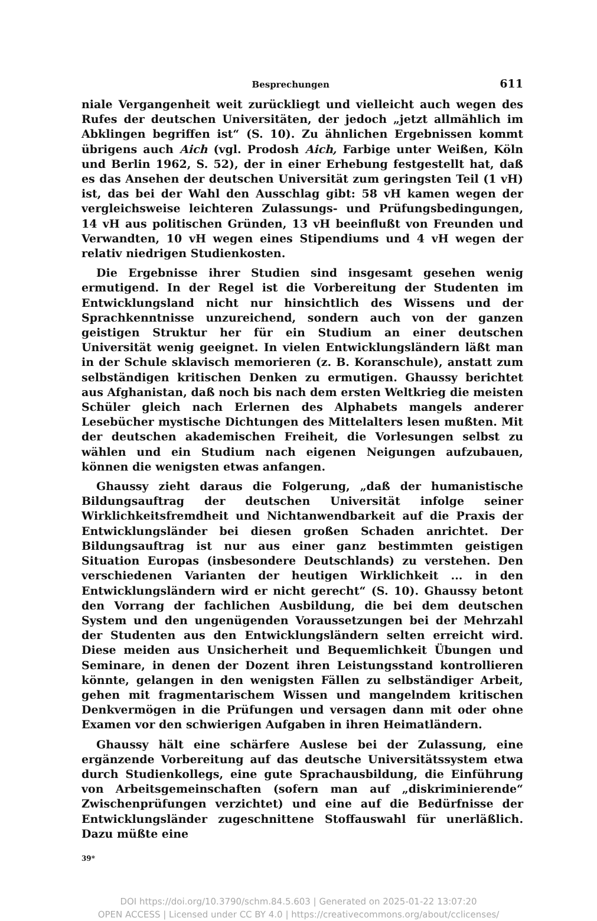Besprechungen 611
niale Vergangenheit weit zurückliegt und vielleicht auch wegen des Rufes der deutschen Universitäten, der jedoch „jetzt allmählich im Abklingen begriffen ist“ (S. 10). Zu ähnlichen Ergebnissen kommt übrigens auch Aich (vgl. Prodosh Aich, Farbige unter Weißen, Köln und Berlin 1962, S. 52), der in einer Erhebung festgestellt hat, daß es das Ansehen der deutschen Universität zum geringsten Teil (1 vH) ist, das bei der Wahl den Ausschlag gibt: 58 vH kamen wegen der vergleichsweise leichteren Zulassungs- und Prüfungsbedingungen, 14 vH aus politischen Gründen, 13 vH beeinflußt von Freunden und Verwandten, 10 vH wegen eines Stipendiums und 4 vH wegen der relativ niedrigen Studienkosten.
Die Ergebnisse ihrer Studien sind insgesamt gesehen wenig ermutigend. In der Regel ist die Vorbereitung der Studenten im Entwicklungsland nicht nur hinsichtlich des Wissens und der Sprachkenntnisse unzureichend, sondern auch von der ganzen geistigen Struktur her für ein Studium an einer deutschen Universität wenig geeignet. In vielen Entwicklungsländern läßt man in der Schule sklavisch memorieren (z. B. Koranschule), anstatt zum selbständigen kritischen Denken zu ermutigen. Ghaussy berichtet aus Afghanistan, daß noch bis nach dem ersten Weltkrieg die meisten Schüler gleich nach Erlernen des Alphabets mangels anderer Lesebücher mystische Dichtungen des Mittelalters lesen mußten. Mit der deutschen akademischen Freiheit, die Vorlesungen selbst zu wählen und ein Studium nach eigenen Neigungen aufzubauen, können die wenigsten etwas anfangen.
Ghaussy zieht daraus die Folgerung, „daß der humanistische Bildungsauftrag der deutschen Universität infolge seiner Wirklichkeitsfremdheit und Nichtanwendbarkeit auf die Praxis der Entwicklungsländer bei diesen großen Schaden anrichtet. Der Bildungsauftrag ist nur aus einer ganz bestimmten geistigen Situation Europas (insbesondere Deutschlands) zu verstehen. Den verschiedenen Varianten der heutigen Wirklichkeit ... in den Entwicklungsländern wird er nicht gerecht“ (S. 10). Ghaussy betont den Vorrang der fachlichen Ausbildung, die bei dem deutschen System und den ungenügenden Voraussetzungen bei der Mehrzahl der Studenten aus den Entwicklungsländern selten erreicht wird. Diese meiden aus Unsicherheit und Bequemlichkeit Übungen und Seminare, in denen der Dozent ihren Leistungsstand kontrollieren könnte, gelangen in den wenigsten Fällen zu selbständiger Arbeit, gehen mit fragmentarischem Wissen und mangelndem kritischen Denkvermögen in die Prüfungen und versagen dann mit oder ohne Examen vor den schwierigen Aufgaben in ihren Heimatländern.
Ghaussy hält eine schärfere Auslese bei der Zulassung, eine ergänzende Vorbereitung auf das deutsche Universitätssystem etwa durch Studienkollegs, eine gute Sprachausbildung, die Einführung von Arbeitsgemeinschaften (sofern man auf „diskriminierende“ Zwischenprüfungen verzichtet) und eine auf die Bedürfnisse der Entwicklungsländer zugeschnittene Stoffauswahl für unerläßlich. Dazu müßte eine
39*
DOI https://doi.org/10.3790/schm.84.5.603 | Generated on 2025-01-22 13:07:20
OPEN ACCESS | Licensed under CC BY 4.0 | https://creativecommons.org/about/cclicenses/